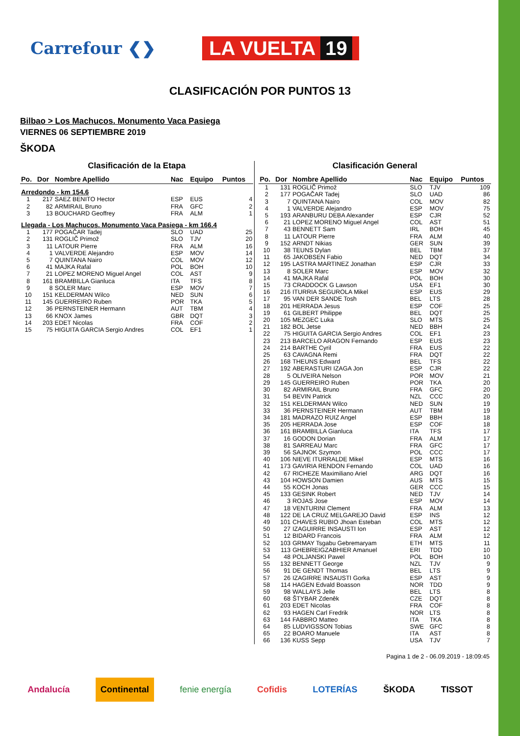Carrefour ❮❯
LA VUELTA 19
CLASIFICACIÓN POR PUNTOS 13
Bilbao > Los Machucos. Monumento Vaca Pasiega
VIERNES 06 SEPTIEMBRE 2019
ŠKODA
Clasificación de la Etapa
| Po. | Dor | Nombre Apellido | Nac | Equipo | Puntos |
| --- | --- | --- | --- | --- | --- |
| Arredondo - km 154.6 | | | | | |
| 1 | 217 | SAEZ BENITO Hector | ESP | EUS | 4 |
| 2 | 82 | ARMIRAIL Bruno | FRA | GFC | 2 |
| 3 | 13 | BOUCHARD Geoffrey | FRA | ALM | 1 |
| Llegada - Los Machucos. Monumento Vaca Pasiega - km 166.4 | | | | | |
| 1 | 177 | POGAČAR Tadej | SLO | UAD | 25 |
| 2 | 131 | ROGLIČ Primož | SLO | TJV | 20 |
| 3 | 11 | LATOUR Pierre | FRA | ALM | 16 |
| 4 | 1 | VALVERDE Alejandro | ESP | MOV | 14 |
| 5 | 7 | QUINTANA Nairo | COL | MOV | 12 |
| 6 | 41 | MAJKA Rafal | POL | BOH | 10 |
| 7 | 21 | LOPEZ MORENO Miguel Angel | COL | AST | 9 |
| 8 | 161 | BRAMBILLA Gianluca | ITA | TFS | 8 |
| 9 | 8 | SOLER Marc | ESP | MOV | 7 |
| 10 | 151 | KELDERMAN Wilco | NED | SUN | 6 |
| 11 | 145 | GUERREIRO Ruben | POR | TKA | 5 |
| 12 | 36 | PERNSTEINER Hermann | AUT | TBM | 4 |
| 13 | 66 | KNOX James | GBR | DQT | 3 |
| 14 | 203 | EDET Nicolas | FRA | COF | 2 |
| 15 | 75 | HIGUITA GARCIA Sergio Andres | COL | EF1 | 1 |
Clasificación General
| Po. | Dor | Nombre Apellido | Nac | Equipo | Puntos |
| --- | --- | --- | --- | --- | --- |
| 1 | 131 | ROGLIČ Primož | SLO | TJV | 109 |
| 2 | 177 | POGAČAR Tadej | SLO | UAD | 86 |
| 3 | 7 | QUINTANA Nairo | COL | MOV | 82 |
| 4 | 1 | VALVERDE Alejandro | ESP | MOV | 75 |
| 5 | 193 | ARANBURU DEBA Alexander | ESP | CJR | 52 |
| 6 | 21 | LOPEZ MORENO Miguel Angel | COL | AST | 51 |
| 7 | 43 | BENNETT Sam | IRL | BOH | 45 |
| 8 | 11 | LATOUR Pierre | FRA | ALM | 40 |
| 9 | 152 | ARNDT Nikias | GER | SUN | 39 |
| 10 | 38 | TEUNS Dylan | BEL | TBM | 37 |
| 11 | 65 | JAKOBSEN Fabio | NED | DQT | 34 |
| 12 | 195 | LASTRA MARTINEZ Jonathan | ESP | CJR | 33 |
| 13 | 8 | SOLER Marc | ESP | MOV | 32 |
| 14 | 41 | MAJKA Rafal | POL | BOH | 30 |
| 15 | 73 | CRADDOCK G Lawson | USA | EF1 | 30 |
| 16 | 216 | ITURRIA SEGUROLA Mikel | ESP | EUS | 29 |
| 17 | 95 | VAN DER SANDE Tosh | BEL | LTS | 28 |
| 18 | 201 | HERRADA Jesus | ESP | COF | 25 |
| 19 | 61 | GILBERT Philippe | BEL | DQT | 25 |
| 20 | 105 | MEZGEC Luka | SLO | MTS | 25 |
| 21 | 182 | BOL Jetse | NED | BBH | 24 |
| 22 | 75 | HIGUITA GARCIA Sergio Andres | COL | EF1 | 23 |
| 23 | 213 | BARCELO ARAGON Fernando | ESP | EUS | 23 |
| 24 | 214 | BARTHE Cyril | FRA | EUS | 22 |
| 25 | 63 | CAVAGNA Remi | FRA | DQT | 22 |
| 26 | 168 | THEUNS Edward | BEL | TFS | 22 |
| 27 | 192 | ABERASTURI IZAGA Jon | ESP | CJR | 22 |
| 28 | 5 | OLIVEIRA Nelson | POR | MOV | 21 |
| 29 | 145 | GUERREIRO Ruben | POR | TKA | 20 |
| 30 | 82 | ARMIRAIL Bruno | FRA | GFC | 20 |
| 31 | 54 | BEVIN Patrick | NZL | CCC | 20 |
| 32 | 151 | KELDERMAN Wilco | NED | SUN | 19 |
| 33 | 36 | PERNSTEINER Hermann | AUT | TBM | 19 |
| 34 | 181 | MADRAZO RUIZ Angel | ESP | BBH | 18 |
| 35 | 205 | HERRADA Jose | ESP | COF | 18 |
| 36 | 161 | BRAMBILLA Gianluca | ITA | TFS | 17 |
| 37 | 16 | GODON Dorian | FRA | ALM | 17 |
| 38 | 81 | SARREAU Marc | FRA | GFC | 17 |
| 39 | 56 | SAJNOK Szymon | POL | CCC | 17 |
| 40 | 106 | NIEVE ITURRALDE Mikel | ESP | MTS | 16 |
| 41 | 173 | GAVIRIA RENDON Fernando | COL | UAD | 16 |
| 42 | 67 | RICHEZE Maximiliano Ariel | ARG | DQT | 16 |
| 43 | 104 | HOWSON Damien | AUS | MTS | 15 |
| 44 | 55 | KOCH Jonas | GER | CCC | 15 |
| 45 | 133 | GESINK Robert | NED | TJV | 14 |
| 46 | 3 | ROJAS Jose | ESP | MOV | 14 |
| 47 | 18 | VENTURINI Clement | FRA | ALM | 13 |
| 48 | 122 | DE LA CRUZ MELGAREJO David | ESP | INS | 12 |
| 49 | 101 | CHAVES RUBIO Jhoan Esteban | COL | MTS | 12 |
| 50 | 27 | IZAGUIRRE INSAUSTI Ion | ESP | AST | 12 |
| 51 | 12 | BIDARD Francois | FRA | ALM | 12 |
| 52 | 103 | GRMAY Tsgabu Gebremaryam | ETH | MTS | 11 |
| 53 | 113 | GHEBREIGZABHIER Amanuel | ERI | TDD | 10 |
| 54 | 48 | POLJANSKI Pawel | POL | BOH | 10 |
| 55 | 132 | BENNETT George | NZL | TJV | 9 |
| 56 | 91 | DE GENDT Thomas | BEL | LTS | 9 |
| 57 | 26 | IZAGIRRE INSAUSTI Gorka | ESP | AST | 9 |
| 58 | 114 | HAGEN Edvald Boasson | NOR | TDD | 9 |
| 59 | 98 | WALLAYS Jelle | BEL | LTS | 8 |
| 60 | 68 | ŠTYBAR Zdeněk | CZE | DQT | 8 |
| 61 | 203 | EDET Nicolas | FRA | COF | 8 |
| 62 | 93 | HAGEN Carl Fredrik | NOR | LTS | 8 |
| 63 | 144 | FABBRO Matteo | ITA | TKA | 8 |
| 64 | 85 | LUDVIGSSON Tobias | SWE | GFC | 8 |
| 65 | 22 | BOARO Manuele | ITA | AST | 8 |
| 66 | 136 | KUSS Sepp | USA | TJV | 7 |
Pagina 1 de 2 - 06.09.2019 - 18:09:45
Andalucía Continental fenie energía Cofidis LOTERÍAS ŠKODA TISSOT